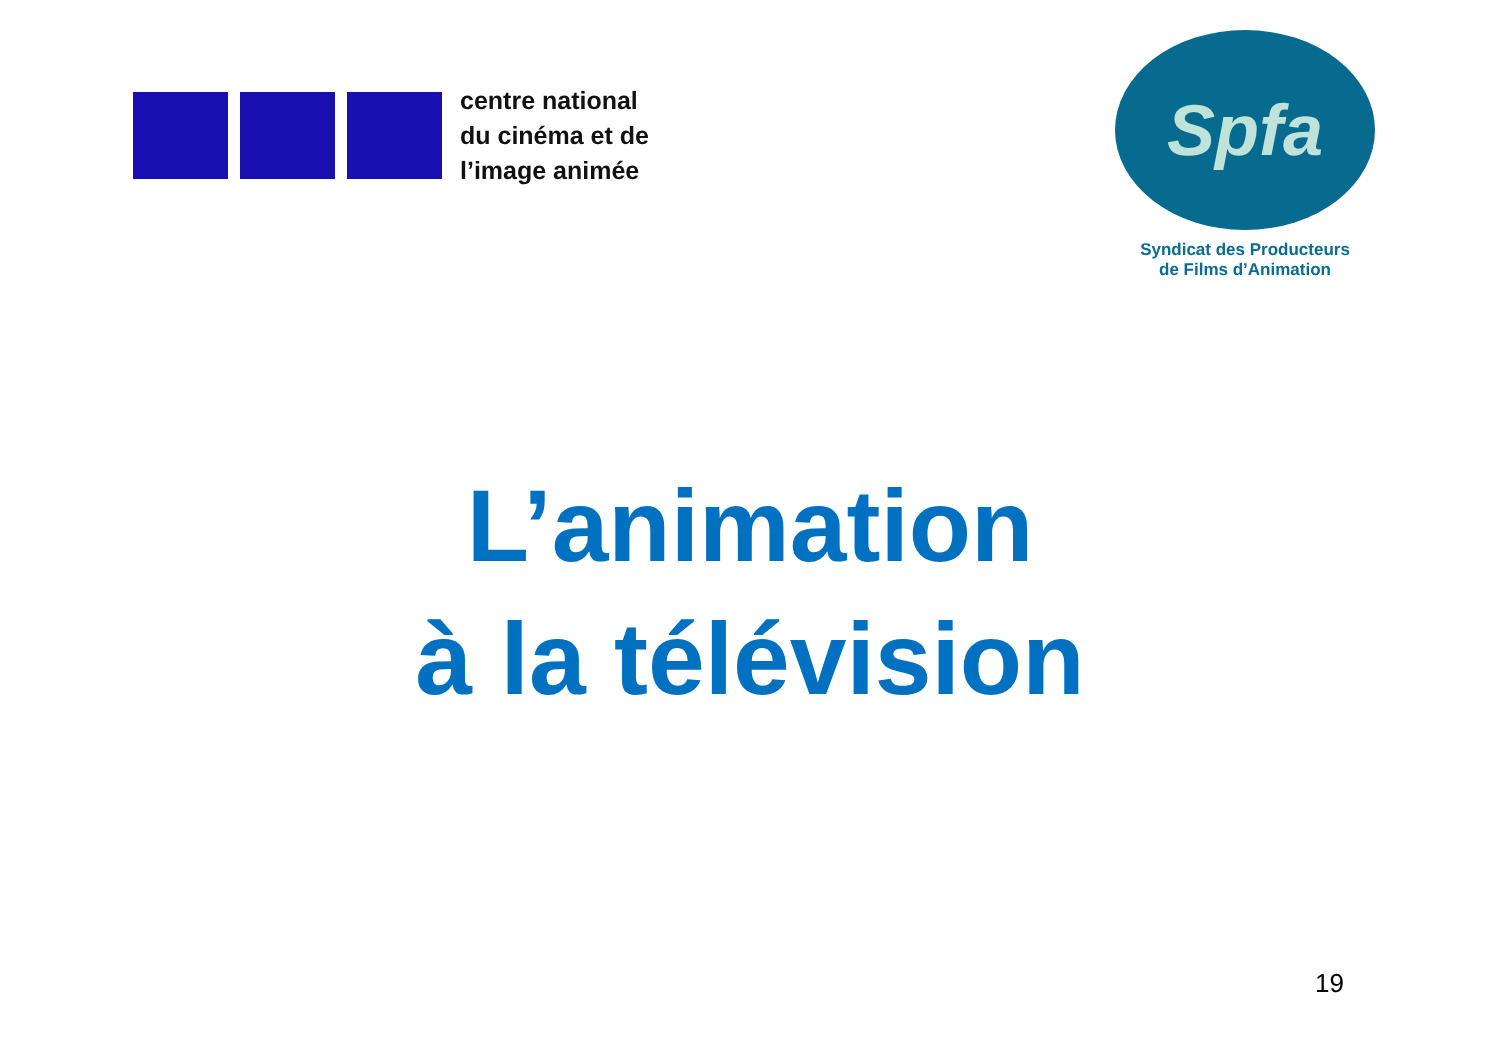centre national
du cinéma et de
l’image animée
Spfa
Syndicat des Producteurs
de Films d’Animation
L’animation
à la télévision
19